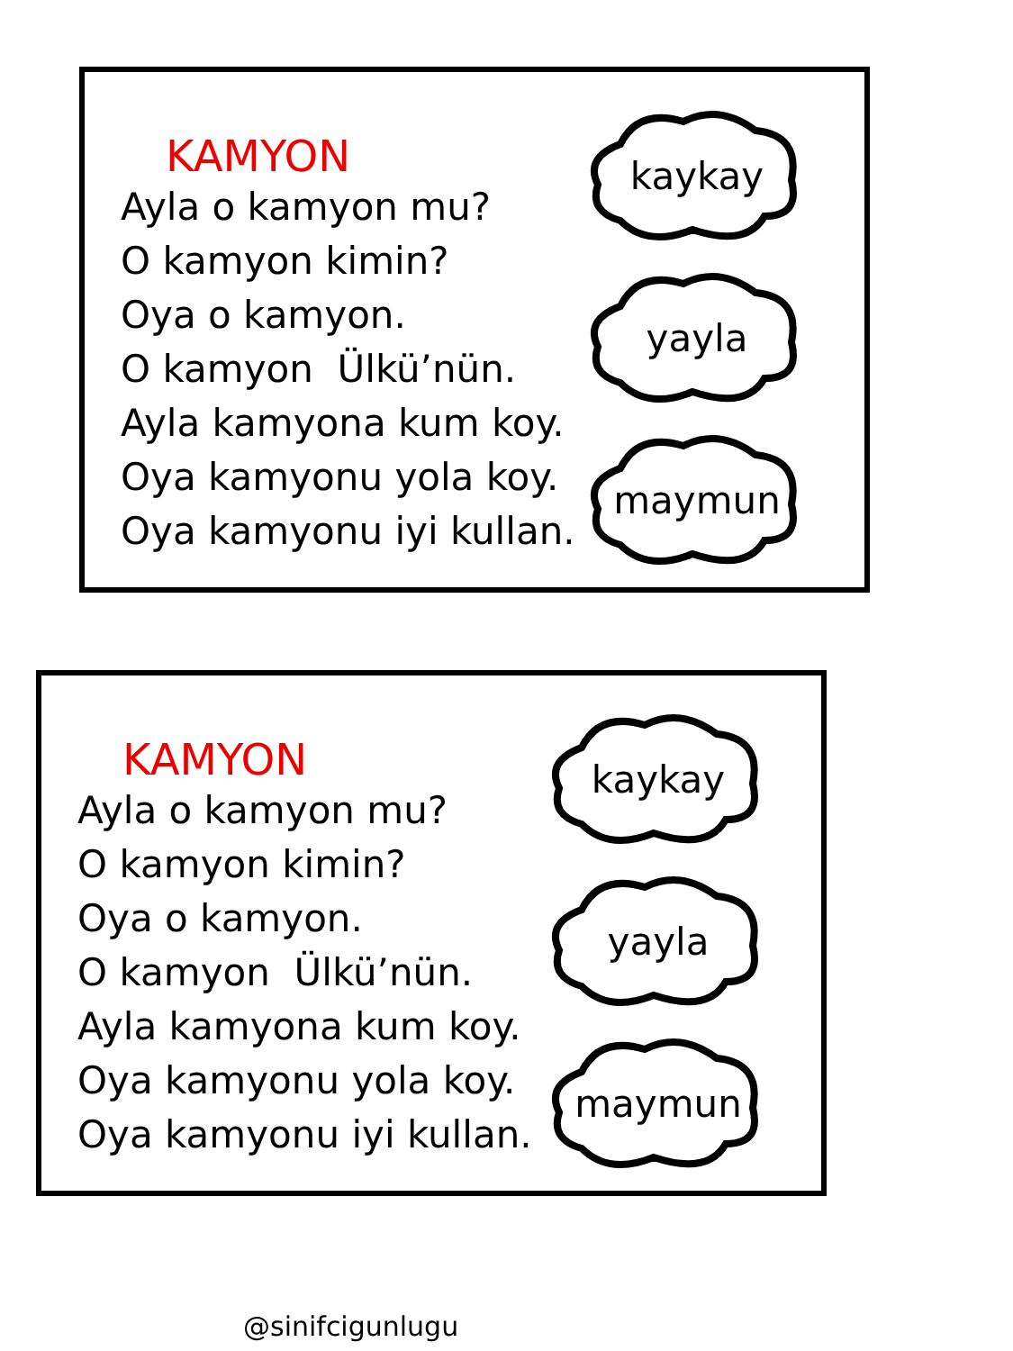KAMYON
Ayla o kamyon mu?
O kamyon kimin?
Oya o kamyon.
O kamyon Ülkü’nün.
Ayla kamyona kum koy.
Oya kamyonu yola koy.
Oya kamyonu iyi kullan.
kaykay
yayla
maymun
KAMYON
Ayla o kamyon mu?
O kamyon kimin?
Oya o kamyon.
O kamyon Ülkü’nün.
Ayla kamyona kum koy.
Oya kamyonu yola koy.
Oya kamyonu iyi kullan.
kaykay
yayla
maymun
@sinifcigunlugu